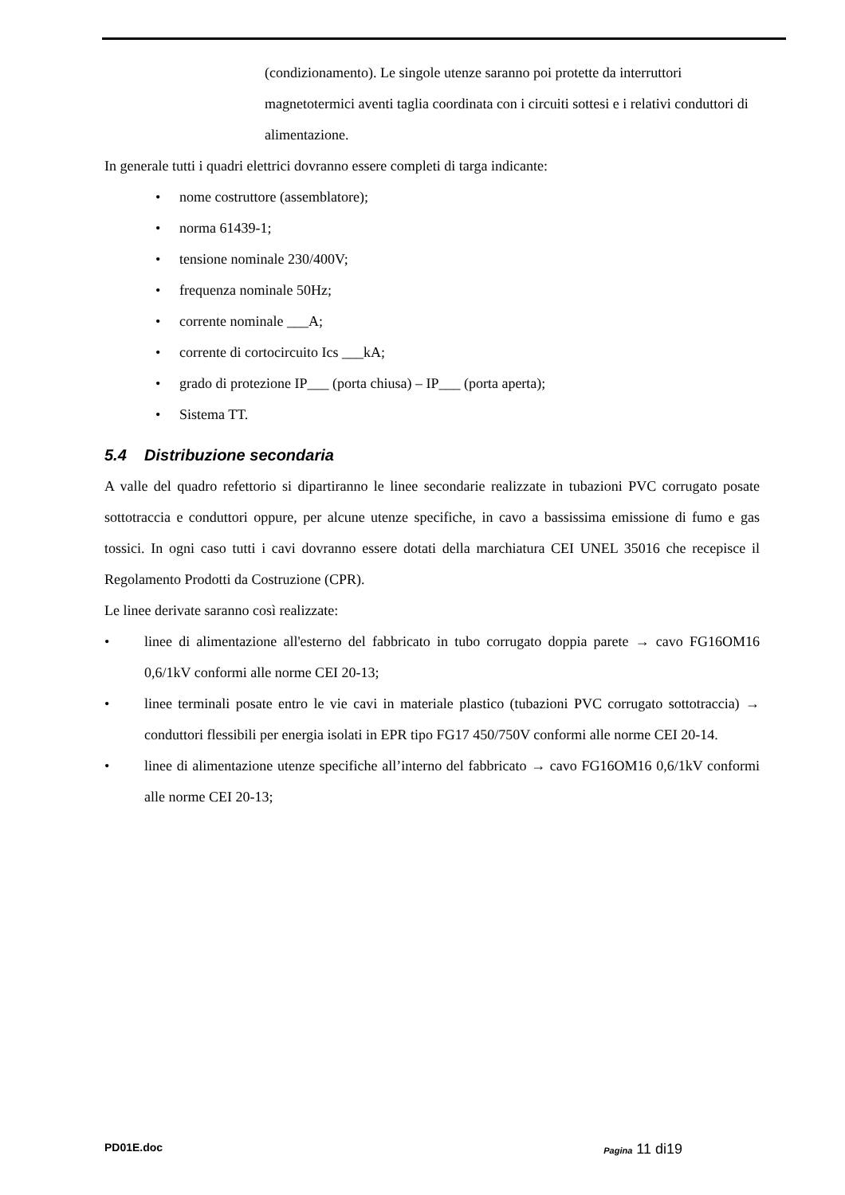(condizionamento). Le singole utenze saranno poi protette da interruttori magnetotermici aventi taglia coordinata con i circuiti sottesi e i relativi conduttori di alimentazione.
In generale tutti i quadri elettrici dovranno essere completi di targa indicante:
• nome costruttore (assemblatore);
• norma 61439-1;
• tensione nominale 230/400V;
• frequenza nominale 50Hz;
• corrente nominale ___A;
• corrente di cortocircuito Ics ___kA;
• grado di protezione IP___ (porta chiusa) – IP___ (porta aperta);
• Sistema TT.
5.4 Distribuzione secondaria
A valle del quadro refettorio si dipartiranno le linee secondarie realizzate in tubazioni PVC corrugato posate sottotraccia e conduttori oppure, per alcune utenze specifiche, in cavo a bassissima emissione di fumo e gas tossici. In ogni caso tutti i cavi dovranno essere dotati della marchiatura CEI UNEL 35016 che recepisce il Regolamento Prodotti da Costruzione (CPR).
Le linee derivate saranno così realizzate:
• linee di alimentazione all'esterno del fabbricato in tubo corrugato doppia parete → cavo FG16OM16 0,6/1kV conformi alle norme CEI 20-13;
• linee terminali posate entro le vie cavi in materiale plastico (tubazioni PVC corrugato sottotraccia) → conduttori flessibili per energia isolati in EPR tipo FG17 450/750V conformi alle norme CEI 20-14.
• linee di alimentazione utenze specifiche all’interno del fabbricato → cavo FG16OM16 0,6/1kV conformi alle norme CEI 20-13;
PD01E.doc Pagina 11 di19